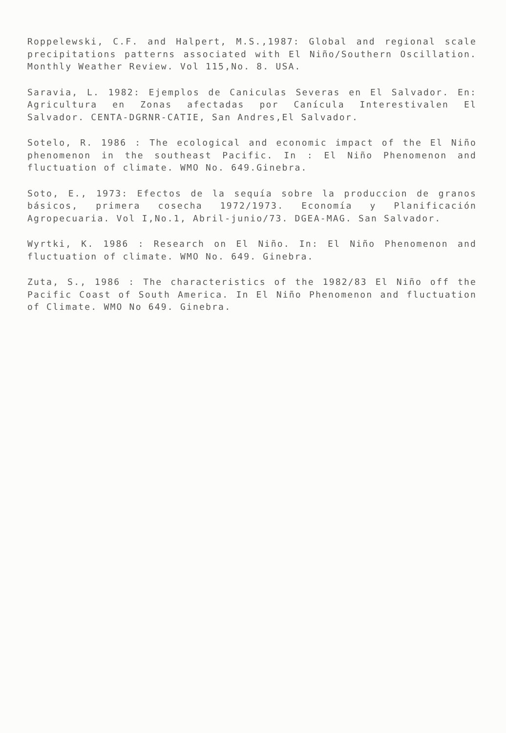Roppelewski, C.F. and Halpert, M.S.,1987: Global and regional scale precipitations patterns associated with El Niño/Southern Oscillation. Monthly Weather Review. Vol 115,No. 8. USA.
Saravia, L. 1982: Ejemplos de Caniculas Severas en El Salvador. En: Agricultura en Zonas afectadas por Canícula Interestivalen El Salvador. CENTA-DGRNR-CATIE, San Andres,El Salvador.
Sotelo, R. 1986 : The ecological and economic impact of the El Niño phenomenon in the southeast Pacific. In : El Niño Phenomenon and fluctuation of climate. WMO No. 649.Ginebra.
Soto, E., 1973: Efectos de la sequía sobre la produccion de granos básicos, primera cosecha 1972/1973. Economía y Planificación Agropecuaria. Vol I,No.1, Abril-junio/73. DGEA-MAG. San Salvador.
Wyrtki, K. 1986 : Research on El Niño. In: El Niño Phenomenon and fluctuation of climate. WMO No. 649. Ginebra.
Zuta, S., 1986 : The characteristics of the 1982/83 El Niño off the Pacific Coast of South America. In El Niño Phenomenon and fluctuation of Climate. WMO No 649. Ginebra.